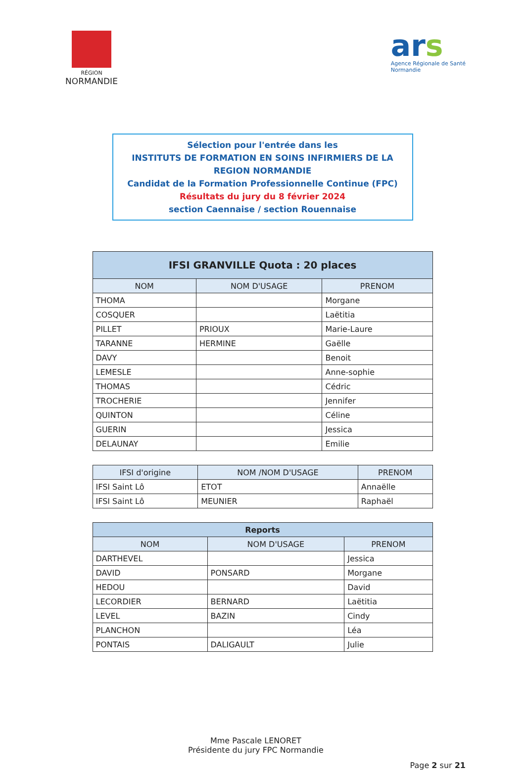RÉGION
NORMANDIE
ars
Agence Régionale de Santé
Normandie
Sélection pour l'entrée dans les
INSTITUTS DE FORMATION EN SOINS INFIRMIERS DE LA REGION NORMANDIE
Candidat de la Formation Professionnelle Continue (FPC)
Résultats du jury du 8 février 2024
section Caennaise / section Rouennaise
| IFSI GRANVILLE Quota : 20 places | | |
| --- | --- | --- |
| NOM | NOM D'USAGE | PRENOM |
| THOMA | | Morgane |
| COSQUER | | Laëtitia |
| PILLET | PRIOUX | Marie-Laure |
| TARANNE | HERMINE | Gaëlle |
| DAVY | | Benoit |
| LEMESLE | | Anne-sophie |
| THOMAS | | Cédric |
| TROCHERIE | | Jennifer |
| QUINTON | | Céline |
| GUERIN | | Jessica |
| DELAUNAY | | Emilie |
| IFSI d'origine | NOM /NOM D'USAGE | PRENOM |
| --- | --- | --- |
| IFSI Saint Lô | ETOT | Annaëlle |
| IFSI Saint Lô | MEUNIER | Raphaël |
| Reports | | |
| --- | --- | --- |
| NOM | NOM D'USAGE | PRENOM |
| DARTHEVEL | | Jessica |
| DAVID | PONSARD | Morgane |
| HEDOU | | David |
| LECORDIER | BERNARD | Laëtitia |
| LEVEL | BAZIN | Cindy |
| PLANCHON | | Léa |
| PONTAIS | DALIGAULT | Julie |
Mme Pascale LENORET
Présidente du jury FPC Normandie
Page 2 sur 21